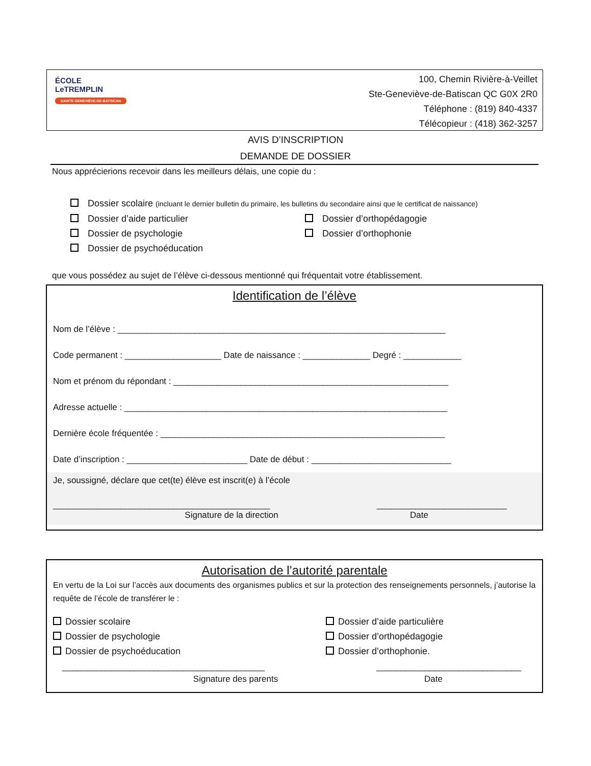ÉCOLE
LeTREMPLIN
SAINTE-GENEVIÈVE-DE-BATISCAN
100, Chemin Rivière-à-Veillet
Ste-Geneviève-de-Batiscan QC G0X 2R0
Téléphone : (819) 840-4337
Télécopieur : (418) 362-3257
AVIS D’INSCRIPTION
DEMANDE DE DOSSIER
Nous apprécierions recevoir dans les meilleurs délais, une copie du :
Dossier scolaire (incluant le dernier bulletin du primaire, les bulletins du secondaire ainsi que le certificat de naissance)
Dossier d’aide particulier
Dossier d’orthopédagogie
Dossier de psychologie
Dossier d’orthophonie
Dossier de psychoéducation
que vous possédez au sujet de l’élève ci-dessous mentionné qui fréquentait votre établissement.
Identification de l’élève
Nom de l’élève : ____________________________________________________________________
Code permanent : ____________________ Date de naissance : ______________ Degré : ____________
Nom et prénom du répondant : _________________________________________________________
Adresse actuelle : ___________________________________________________________________
Dernière école fréquentée : ___________________________________________________________
Date d’inscription : _________________________ Date de début : _____________________________
Je, soussigné, déclare que cet(te) élève est inscrit(e) à l’école
_____________________________________________ ___________________________
Signature de la direction Date
Autorisation de l’autorité parentale
En vertu de la Loi sur l’accès aux documents des organismes publics et sur la protection des renseignements personnels, j’autorise la requête de l’école de transférer le :
Dossier scolaire
Dossier d’aide particulière
Dossier de psychologie
Dossier d’orthopédagogie
Dossier de psychoéducation
Dossier d’orthophonie.
__________________________________________ ______________________________
Signature des parents Date